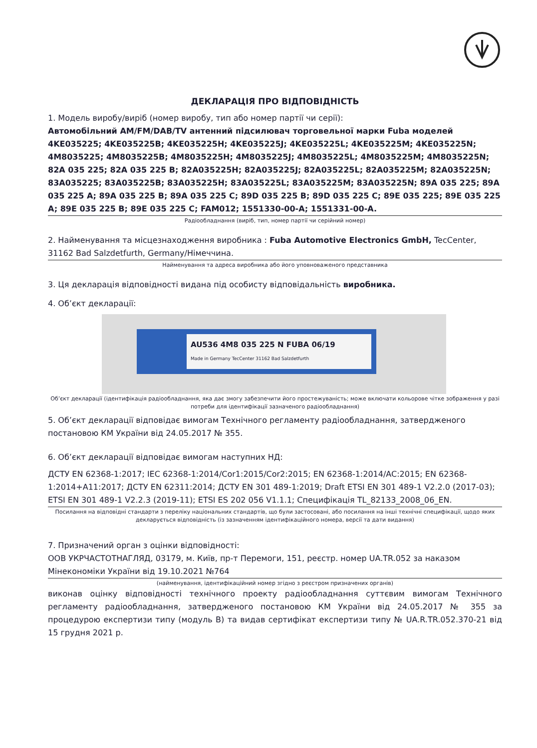ДЕКЛАРАЦІЯ ПРО ВІДПОВІДНІСТЬ
1. Модель виробу/виріб (номер виробу, тип або номер партії чи серії):
Автомобільний AM/FM/DAB/TV антенний підсилювач торговельної марки Fuba моделей 4KE035225; 4KE035225B; 4KE035225H; 4KE035225J; 4KE035225L; 4KE035225M; 4KE035225N; 4M8035225; 4M8035225B; 4M8035225H; 4M8035225J; 4M8035225L; 4M8035225M; 4M8035225N; 82A 035 225; 82A 035 225 B; 82A035225H; 82A035225J; 82A035225L; 82A035225M; 82A035225N; 83A035225; 83A035225B; 83A035225H; 83A035225L; 83A035225M; 83A035225N; 89A 035 225; 89A 035 225 A; 89A 035 225 B; 89A 035 225 C; 89D 035 225 B; 89D 035 225 C; 89E 035 225; 89E 035 225 A; 89E 035 225 B; 89E 035 225 C; FAM012; 1551330-00-A; 1551331-00-A.
Радіообладнання (виріб, тип, номер партії чи серійний номер)
2. Найменування та місцезнаходження виробника : Fuba Automotive Electronics GmbH, TecCenter, 31162 Bad Salzdetfurth, Germany/Німеччина.
Найменування та адреса виробника або його уповноваженого представника
3. Ця декларація відповідності видана під особисту відповідальність виробника.
4. Об’єкт декларації:
AU536 4M8 035 225 N FUBA 06/19
Made in Germany TecCenter 31162 Bad Salzdetfurth
Об’єкт декларації (ідентифікація радіообладнання, яка дає змогу забезпечити його простежуваність; може включати кольорове чітке зображення у разі потреби для ідентифікації зазначеного радіообладнання)
5. Об’єкт декларації відповідає вимогам Технічного регламенту радіообладнання, затвердженого постановою КМ України від 24.05.2017 № 355.
6. Об’єкт декларації відповідає вимогам наступних НД:
ДСТУ EN 62368-1:2017; IEC 62368-1:2014/Cor1:2015/Cor2:2015; EN 62368-1:2014/AC:2015; EN 62368-1:2014+A11:2017; ДСТУ EN 62311:2014; ДСТУ EN 301 489-1:2019; Draft ETSI EN 301 489-1 V2.2.0 (2017-03); ETSI EN 301 489-1 V2.2.3 (2019-11); ETSI ES 202 056 V1.1.1; Специфікація TL_82133_2008_06_EN.
Посилання на відповідні стандарти з переліку національних стандартів, що були застосовані, або посилання на інші технічні специфікації, щодо яких декларується відповідність (із зазначенням ідентифікаційного номера, версії та дати видання)
7. Призначений орган з оцінки відповідності:
ООВ УКРЧАСТОТНАГЛЯД, 03179, м. Київ, пр-т Перемоги, 151, реєстр. номер UA.TR.052 за наказом Мінекономіки України від 19.10.2021 №764
(найменування, ідентифікаційний номер згідно з реєстром призначених органів)
виконав оцінку відповідності технічного проекту радіообладнання суттєвим вимогам Технічного регламенту радіообладнання, затвердженого постановою КМ України від 24.05.2017 № 355 за процедурою експертизи типу (модуль В) та видав сертифікат експертизи типу № UA.R.TR.052.370-21 від 15 грудня 2021 р.